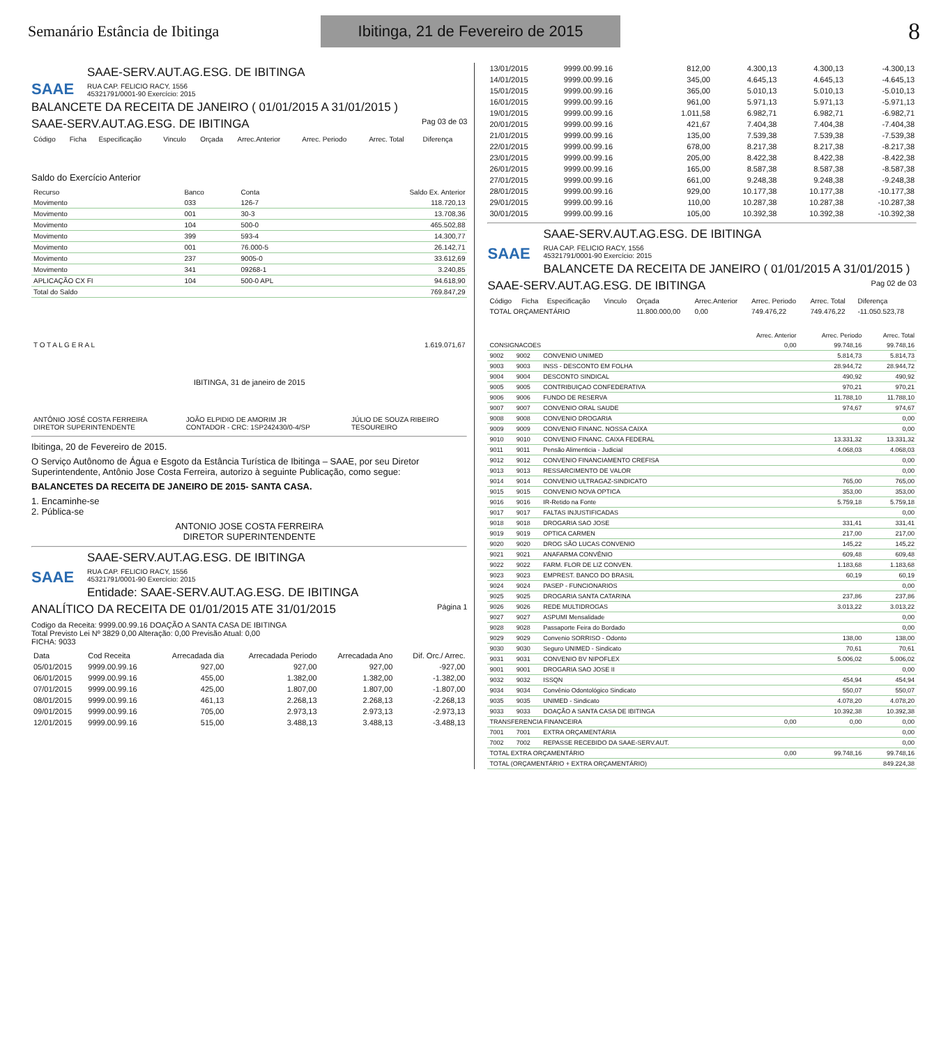Semanário Estância de Ibitinga
Ibitinga, 21 de Fevereiro de 2015
8
SAAE
SAAE-SERV.AUT.AG.ESG. DE IBITINGA
RUA CAP. FELICIO RACY, 1556
45321791/0001-90 Exercício: 2015
BALANCETE DA RECEITA DE JANEIRO ( 01/01/2015 A 31/01/2015 )
SAAE-SERV.AUT.AG.ESG. DE IBITINGA Pag 03 de 03
| Código | Ficha | Especificação | Vinculo | Orçada | Arrec.Anterior | Arrec. Periodo | Arrec. Total | Diferença |
| --- | --- | --- | --- | --- | --- | --- | --- | --- |
Saldo do Exercício Anterior
| Recurso | Banco | Conta | Saldo Ex. Anterior |
| --- | --- | --- | --- |
| Movimento | 033 | 126-7 | 118.720,13 |
| Movimento | 001 | 30-3 | 13.708,36 |
| Movimento | 104 | 500-0 | 465.502,88 |
| Movimento | 399 | 593-4 | 14.300,77 |
| Movimento | 001 | 76.000-5 | 26.142,71 |
| Movimento | 237 | 9005-0 | 33.612,69 |
| Movimento | 341 | 09268-1 | 3.240,85 |
| APLICAÇÃO CX FI | 104 | 500-0 APL | 94.618,90 |
| Total do Saldo | | | 769.847,29 |
| T O T A L G E R A L | 1.619.071,67 |
IBITINGA, 31 de janeiro de 2015
| ANTÔNIO JOSÉ COSTA FERREIRA DIRETOR SUPERINTENDENTE | JOÃO ELPIDIO DE AMORIM JR CONTADOR - CRC: 1SP242430/0-4/SP | JÚLIO DE SOUZA RIBEIRO TESOUREIRO |
Ibitinga, 20 de Fevereiro de 2015.
O Serviço Autônomo de Água e Esgoto da Estância Turística de Ibitinga – SAAE, por seu Diretor Superintendente, Antônio Jose Costa Ferreira, autorizo à seguinte Publicação, como segue:
BALANCETES DA RECEITA DE JANEIRO DE 2015- SANTA CASA.
1. Encaminhe-se
2. Pública-se
ANTONIO JOSE COSTA FERREIRA
DIRETOR SUPERINTENDENTE
SAAE
SAAE-SERV.AUT.AG.ESG. DE IBITINGA
RUA CAP. FELICIO RACY, 1556
45321791/0001-90 Exercício: 2015
Entidade: SAAE-SERV.AUT.AG.ESG. DE IBITINGA
ANALÍTICO DA RECEITA DE 01/01/2015 ATE 31/01/2015 Página 1
Codigo da Receita: 9999.00.99.16 DOAÇÃO A SANTA CASA DE IBITINGA
Total Previsto Lei Nº 3829 0,00 Alteração: 0,00 Previsão Atual: 0,00
FICHA: 9033
| Data | Cod Receita | Arrecadada dia | Arrecadada Periodo | Arrecadada Ano | Dif. Orc./ Arrec. |
| --- | --- | --- | --- | --- | --- |
| 05/01/2015 | 9999.00.99.16 | 927,00 | 927,00 | 927,00 | -927,00 |
| 06/01/2015 | 9999.00.99.16 | 455,00 | 1.382,00 | 1.382,00 | -1.382,00 |
| 07/01/2015 | 9999.00.99.16 | 425,00 | 1.807,00 | 1.807,00 | -1.807,00 |
| 08/01/2015 | 9999.00.99.16 | 461,13 | 2.268,13 | 2.268,13 | -2.268,13 |
| 09/01/2015 | 9999.00.99.16 | 705,00 | 2.973,13 | 2.973,13 | -2.973,13 |
| 12/01/2015 | 9999.00.99.16 | 515,00 | 3.488,13 | 3.488,13 | -3.488,13 |
| 13/01/2015 | 9999.00.99.16 | 812,00 | 4.300,13 | 4.300,13 | -4.300,13 |
| 14/01/2015 | 9999.00.99.16 | 345,00 | 4.645,13 | 4.645,13 | -4.645,13 |
| 15/01/2015 | 9999.00.99.16 | 365,00 | 5.010,13 | 5.010,13 | -5.010,13 |
| 16/01/2015 | 9999.00.99.16 | 961,00 | 5.971,13 | 5.971,13 | -5.971,13 |
| 19/01/2015 | 9999.00.99.16 | 1.011,58 | 6.982,71 | 6.982,71 | -6.982,71 |
| 20/01/2015 | 9999.00.99.16 | 421,67 | 7.404,38 | 7.404,38 | -7.404,38 |
| 21/01/2015 | 9999.00.99.16 | 135,00 | 7.539,38 | 7.539,38 | -7.539,38 |
| 22/01/2015 | 9999.00.99.16 | 678,00 | 8.217,38 | 8.217,38 | -8.217,38 |
| 23/01/2015 | 9999.00.99.16 | 205,00 | 8.422,38 | 8.422,38 | -8.422,38 |
| 26/01/2015 | 9999.00.99.16 | 165,00 | 8.587,38 | 8.587,38 | -8.587,38 |
| 27/01/2015 | 9999.00.99.16 | 661,00 | 9.248,38 | 9.248,38 | -9.248,38 |
| 28/01/2015 | 9999.00.99.16 | 929,00 | 10.177,38 | 10.177,38 | -10.177,38 |
| 29/01/2015 | 9999.00.99.16 | 110,00 | 10.287,38 | 10.287,38 | -10.287,38 |
| 30/01/2015 | 9999.00.99.16 | 105,00 | 10.392,38 | 10.392,38 | -10.392,38 |
SAAE
SAAE-SERV.AUT.AG.ESG. DE IBITINGA
RUA CAP. FELICIO RACY, 1556
45321791/0001-90 Exercício: 2015
BALANCETE DA RECEITA DE JANEIRO ( 01/01/2015 A 31/01/2015 )
SAAE-SERV.AUT.AG.ESG. DE IBITINGA Pag 02 de 03
| Código | Ficha | Especificação | Vinculo | Orçada | Arrec.Anterior | Arrec. Periodo | Arrec. Total | Diferença |
| --- | --- | --- | --- | --- | --- | --- | --- | --- |
| TOTAL ORÇAMENTÁRIO | | | | 11.800.000,00 | 0,00 | 749.476,22 | 749.476,22 | -11.050.523,78 |
| | | | Arrec. Anterior | Arrec. Periodo | Arrec. Total |
| --- | --- | --- | --- | --- | --- |
| CONSIGNACOES | | | 0,00 | 99.748,16 | 99.748,16 |
| 9002 | 9002 | CONVENIO UNIMED | | 5.814,73 | 5.814,73 |
| 9003 | 9003 | INSS - DESCONTO EM FOLHA | | 28.944,72 | 28.944,72 |
| 9004 | 9004 | DESCONTO SINDICAL | | 490,92 | 490,92 |
| 9005 | 9005 | CONTRIBUIÇAO CONFEDERATIVA | | 970,21 | 970,21 |
| 9006 | 9006 | FUNDO DE RESERVA | | 11.788,10 | 11.788,10 |
| 9007 | 9007 | CONVENIO ORAL SAUDE | | 974,67 | 974,67 |
| 9008 | 9008 | CONVENIO DROGARIA | | | 0,00 |
| 9009 | 9009 | CONVENIO FINANC. NOSSA CAIXA | | | 0,00 |
| 9010 | 9010 | CONVENIO FINANC. CAIXA FEDERAL | | 13.331,32 | 13.331,32 |
| 9011 | 9011 | Pensão Alimenticia - Judicial | | 4.068,03 | 4.068,03 |
| 9012 | 9012 | CONVENIO FINANCIAMENTO CREFISA | | | 0,00 |
| 9013 | 9013 | RESSARCIMENTO DE VALOR | | | 0,00 |
| 9014 | 9014 | CONVENIO ULTRAGAZ-SINDICATO | | 765,00 | 765,00 |
| 9015 | 9015 | CONVENIO NOVA OPTICA | | 353,00 | 353,00 |
| 9016 | 9016 | IR-Retido na Fonte | | 5.759,18 | 5.759,18 |
| 9017 | 9017 | FALTAS INJUSTIFICADAS | | | 0,00 |
| 9018 | 9018 | DROGARIA SAO JOSE | | 331,41 | 331,41 |
| 9019 | 9019 | OPTICA CARMEN | | 217,00 | 217,00 |
| 9020 | 9020 | DROG SÃO LUCAS CONVENIO | | 145,22 | 145,22 |
| 9021 | 9021 | ANAFARMA CONVÊNIO | | 609,48 | 609,48 |
| 9022 | 9022 | FARM. FLOR DE LIZ CONVEN. | | 1.183,68 | 1.183,68 |
| 9023 | 9023 | EMPREST. BANCO DO BRASIL | | 60,19 | 60,19 |
| 9024 | 9024 | PASEP - FUNCIONARIOS | | | 0,00 |
| 9025 | 9025 | DROGARIA SANTA CATARINA | | 237,86 | 237,86 |
| 9026 | 9026 | REDE MULTIDROGAS | | 3.013,22 | 3.013,22 |
| 9027 | 9027 | ASPUMI Mensalidade | | | 0,00 |
| 9028 | 9028 | Passaporte Feira do Bordado | | | 0,00 |
| 9029 | 9029 | Convenio SORRISO - Odonto | | 138,00 | 138,00 |
| 9030 | 9030 | Seguro UNIMED - Sindicato | | 70,61 | 70,61 |
| 9031 | 9031 | CONVENIO BV NIPOFLEX | | 5.006,02 | 5.006,02 |
| 9001 | 9001 | DROGARIA SAO JOSE II | | | 0,00 |
| 9032 | 9032 | ISSQN | | 454,94 | 454,94 |
| 9034 | 9034 | Convênio Odontológico Sindicato | | 550,07 | 550,07 |
| 9035 | 9035 | UNIMED - Sindicato | | 4.078,20 | 4.078,20 |
| 9033 | 9033 | DOAÇÃO A SANTA CASA DE IBITINGA | | 10.392,38 | 10.392,38 |
| TRANSFERENCIA FINANCEIRA | | | 0,00 | 0,00 | 0,00 |
| 7001 | 7001 | EXTRA ORÇAMENTÁRIA | | | 0,00 |
| 7002 | 7002 | REPASSE RECEBIDO DA SAAE-SERV.AUT. | | | 0,00 |
| TOTAL EXTRA ORÇAMENTÁRIO | | | 0,00 | 99.748,16 | 99.748,16 |
| TOTAL (ORÇAMENTÁRIO + EXTRA ORÇAMENTÁRIO) | | | | | 849.224,38 |